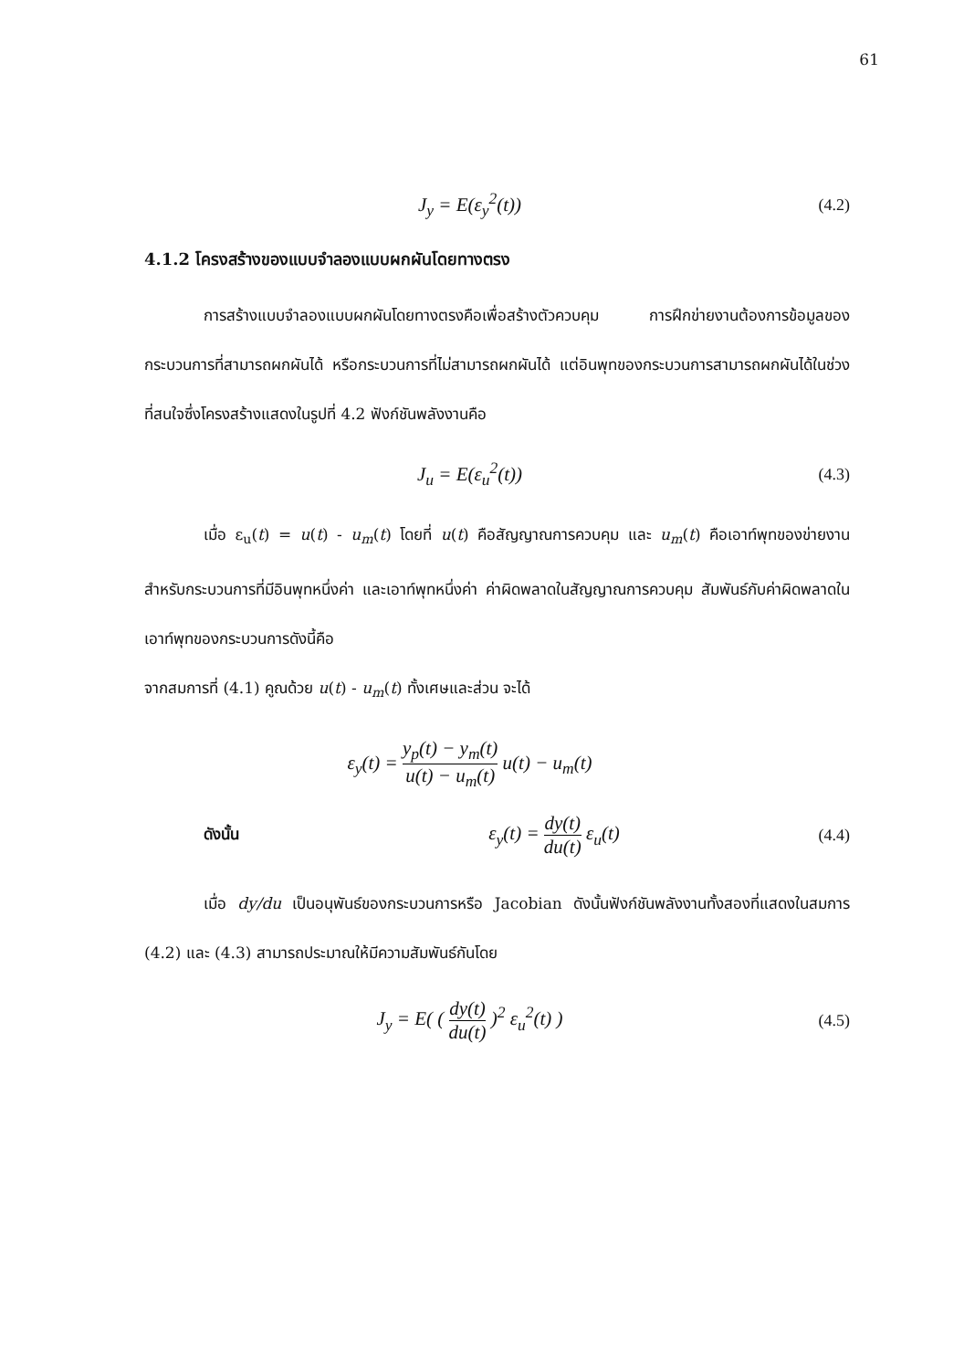61
J<sub>y</sub> = E(ε<sub>y</sub><sup>2</sup>(t))
(4.2)
4.1.2 โครงสร้างของแบบจำลองแบบผกผันโดยทางตรง
การสร้างแบบจำลองแบบผกผันโดยทางตรงคือเพื่อสร้างตัวควบคุม การฝึกข่ายงานต้องการข้อมูลของกระบวนการที่สามารถผกผันได้ หรือกระบวนการที่ไม่สามารถผกผันได้ แต่อินพุทของกระบวนการสามารถผกผันได้ในช่วงที่สนใจซึ่งโครงสร้างแสดงในรูปที่ 4.2 ฟังก์ชันพลังงานคือ
J<sub>u</sub> = E(ε<sub>u</sub><sup>2</sup>(t))
(4.3)
เมื่อ ε<sub>u</sub>(t) = u(t) - u<sub>m</sub>(t) โดยที่ u(t) คือสัญญาณการควบคุม และ u<sub>m</sub>(t) คือเอาท์พุทของข่ายงาน สำหรับกระบวนการที่มีอินพุทหนึ่งค่า และเอาท์พุทหนึ่งค่า ค่าผิดพลาดในสัญญาณการควบคุม สัมพันธ์กับค่าผิดพลาดในเอาท์พุทของกระบวนการดังนี้คือ
จากสมการที่ (4.1) คูณด้วย u(t) - u<sub>m</sub>(t) ทั้งเศษและส่วน จะได้
ε<sub>y</sub>(t) = y<sub>p</sub>(t) − y<sub>m</sub>(t) u(t) − u<sub>m</sub>(t) u(t) − u<sub>m</sub>(t)
ดังนั้น
ε<sub>y</sub>(t) = dy(t) du(t) ε<sub>u</sub>(t)
(4.4)
เมื่อ dy/du เป็นอนุพันธ์ของกระบวนการหรือ Jacobian ดังนั้นฟังก์ชันพลังงานทั้งสองที่แสดงในสมการ (4.2) และ (4.3) สามารถประมาณให้มีความสัมพันธ์กันโดย
J<sub>y</sub> = E( ( dy(t) du(t) )<sup>2</sup> ε<sub>u</sub><sup>2</sup>(t) )
(4.5)